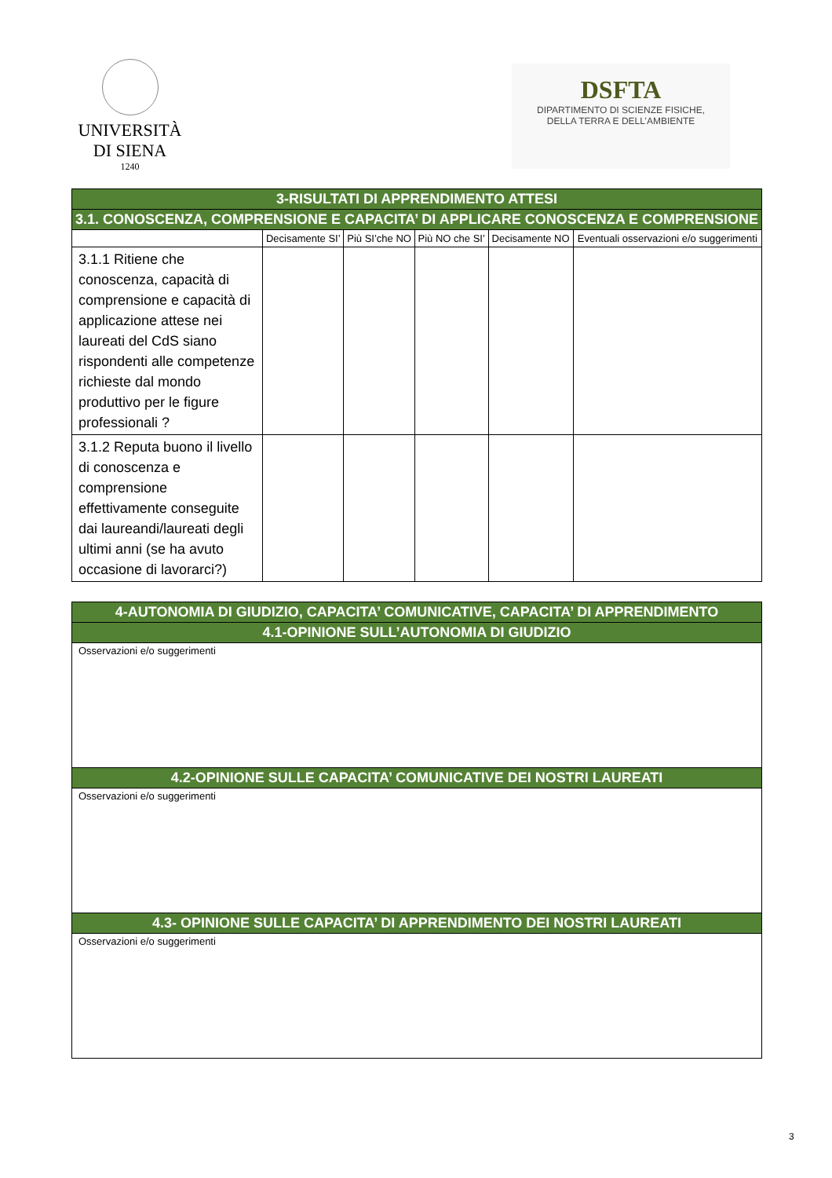UNIVERSITÀ
DI SIENA
1240
DSFTA
DIPARTIMENTO DI SCIENZE FISICHE,
DELLA TERRA E DELL’AMBIENTE
| 3-RISULTATI DI APPRENDIMENTO ATTESI | | | | | |
| 3.1. CONOSCENZA, COMPRENSIONE E CAPACITA’ DI APPLICARE CONOSCENZA E COMPRENSIONE | | | | | |
| | Decisamente SI’ | Più SI’che NO | Più NO che SI’ | Decisamente NO | Eventuali osservazioni e/o suggerimenti |
| 3.1.1 Ritiene che conoscenza, capacità di comprensione e capacità di applicazione attese nei laureati del CdS siano rispondenti alle competenze richieste dal mondo produttivo per le figure professionali ? | | | | | |
| 3.1.2 Reputa buono il livello di conoscenza e comprensione effettivamente conseguite dai laureandi/laureati degli ultimi anni (se ha avuto occasione di lavorarci?) | | | | | |
| 4-AUTONOMIA DI GIUDIZIO, CAPACITA’ COMUNICATIVE, CAPACITA’ DI APPRENDIMENTO |
| 4.1-OPINIONE SULL’AUTONOMIA DI GIUDIZIO |
| Osservazioni e/o suggerimenti |
| 4.2-OPINIONE SULLE CAPACITA’ COMUNICATIVE DEI NOSTRI LAUREATI |
| Osservazioni e/o suggerimenti |
| 4.3- OPINIONE SULLE CAPACITA’ DI APPRENDIMENTO DEI NOSTRI LAUREATI |
| Osservazioni e/o suggerimenti |
3